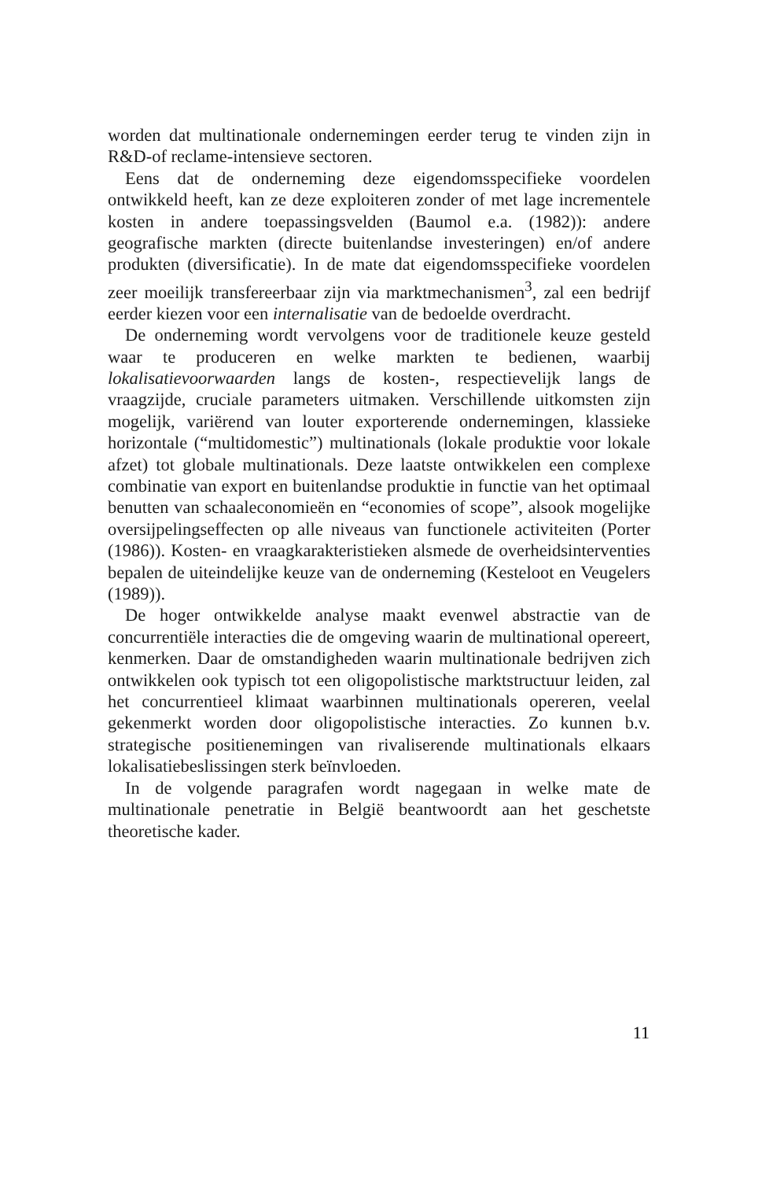worden dat multinationale ondernemingen eerder terug te vinden zijn in R&D-of reclame-intensieve sectoren.
Eens dat de onderneming deze eigendomsspecifieke voordelen ontwikkeld heeft, kan ze deze exploiteren zonder of met lage incrementele kosten in andere toepassingsvelden (Baumol e.a. (1982)): andere geografische markten (directe buitenlandse investeringen) en/of andere produkten (diversificatie). In de mate dat eigendomsspecifieke voordelen zeer moeilijk transfereerbaar zijn via marktmechanismen<sup>3</sup>, zal een bedrijf eerder kiezen voor een internalisatie van de bedoelde overdracht.
De onderneming wordt vervolgens voor de traditionele keuze gesteld waar te produceren en welke markten te bedienen, waarbij lokalisatievoorwaarden langs de kosten-, respectievelijk langs de vraagzijde, cruciale parameters uitmaken. Verschillende uitkomsten zijn mogelijk, variërend van louter exporterende ondernemingen, klassieke horizontale (“multidomestic”) multinationals (lokale produktie voor lokale afzet) tot globale multinationals. Deze laatste ontwikkelen een complexe combinatie van export en buitenlandse produktie in functie van het optimaal benutten van schaaleconomieën en “economies of scope”, alsook mogelijke oversijpelingseffecten op alle niveaus van functionele activiteiten (Porter (1986)). Kosten- en vraagkarakteristieken alsmede de overheidsinterventies bepalen de uiteindelijke keuze van de onderneming (Kesteloot en Veugelers (1989)).
De hoger ontwikkelde analyse maakt evenwel abstractie van de concurrentiële interacties die de omgeving waarin de multinational opereert, kenmerken. Daar de omstandigheden waarin multinationale bedrijven zich ontwikkelen ook typisch tot een oligopolistische marktstructuur leiden, zal het concurrentieel klimaat waarbinnen multinationals opereren, veelal gekenmerkt worden door oligopolistische interacties. Zo kunnen b.v. strategische positienemingen van rivaliserende multinationals elkaars lokalisatiebeslissingen sterk beïnvloeden.
In de volgende paragrafen wordt nagegaan in welke mate de multinationale penetratie in België beantwoordt aan het geschetste theoretische kader.
11